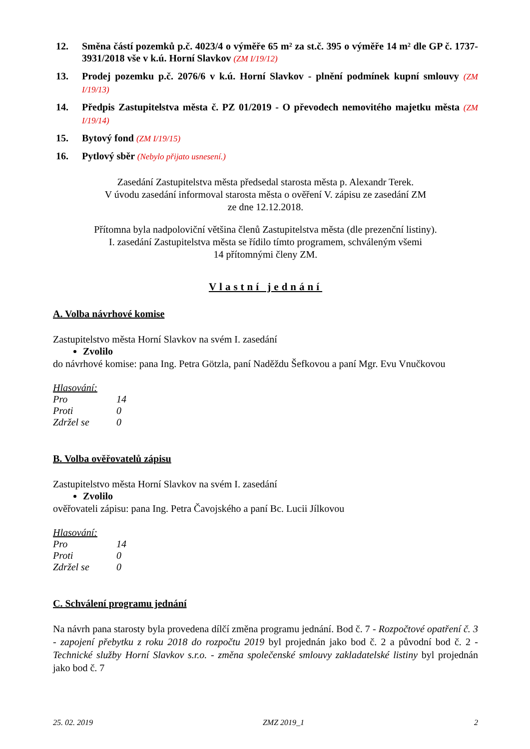12. Směna částí pozemků p.č. 4023/4 o výměře 65 m² za st.č. 395 o výměře 14 m² dle GP č. 1737-3931/2018 vše v k.ú. Horní Slavkov (ZM I/19/12)
13. Prodej pozemku p.č. 2076/6 v k.ú. Horní Slavkov - plnění podmínek kupní smlouvy (ZM I/19/13)
14. Předpis Zastupitelstva města č. PZ 01/2019 - O převodech nemovitého majetku města (ZM I/19/14)
15. Bytový fond (ZM I/19/15)
16. Pytlový sběr (Nebylo přijato usnesení.)
Zasedání Zastupitelstva města předsedal starosta města p. Alexandr Terek.
V úvodu zasedání informoval starosta města o ověření V. zápisu ze zasedání ZM
ze dne 12.12.2018.
Přítomna byla nadpoloviční většina členů Zastupitelstva města (dle prezenční listiny).
I. zasedání Zastupitelstva města se řídilo tímto programem, schváleným všemi
14 přítomnými členy ZM.
Vlastní jednání
A. Volba návrhové komise
Zastupitelstvo města Horní Slavkov na svém I. zasedání
Zvolilo
do návrhové komise: pana Ing. Petra Götzla, paní Naděždu Šefkovou a paní Mgr. Evu Vnučkovou
Hlasování:
Pro 14
Proti 0
Zdržel se 0
B. Volba ověřovatelů zápisu
Zastupitelstvo města Horní Slavkov na svém I. zasedání
Zvolilo
ověřovateli zápisu: pana Ing. Petra Čavojského a paní Bc. Lucii Jílkovou
Hlasování:
Pro 14
Proti 0
Zdržel se 0
C. Schválení programu jednání
Na návrh pana starosty byla provedena dílčí změna programu jednání. Bod č. 7 - Rozpočtové opatření č. 3 - zapojení přebytku z roku 2018 do rozpočtu 2019 byl projednán jako bod č. 2 a původní bod č. 2 - Technické služby Horní Slavkov s.r.o. - změna společenské smlouvy zakladatelské listiny byl projednán jako bod č. 7
25. 02. 2019 ZMZ 2019_1 2